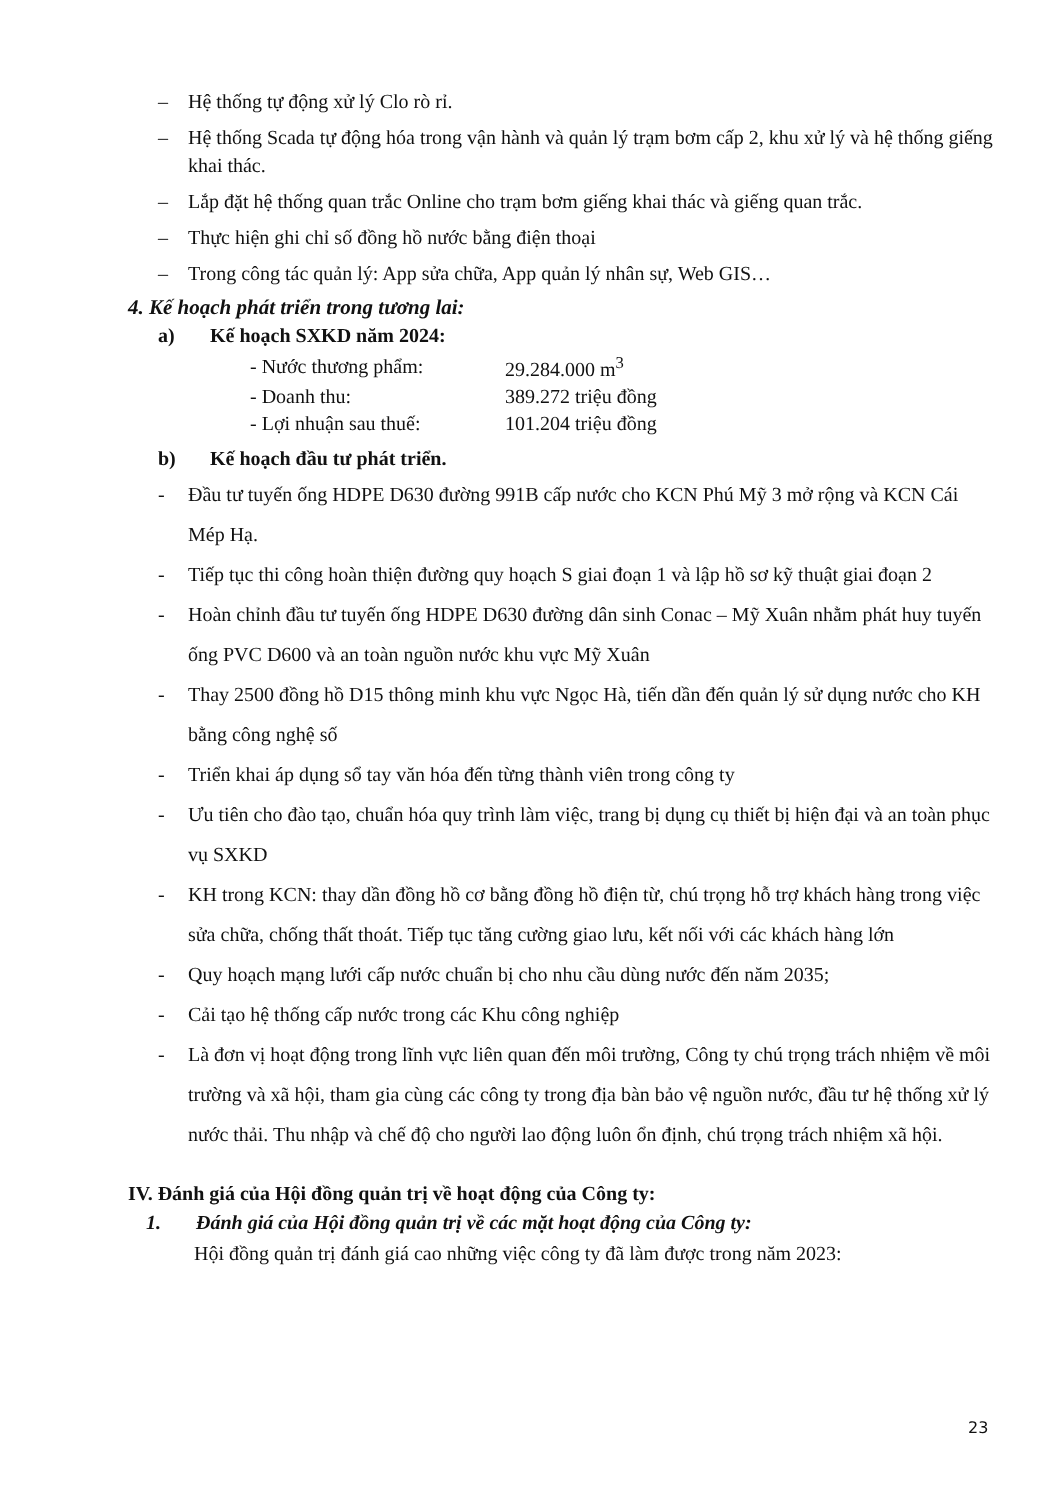– Hệ thống tự động xử lý Clo rò rỉ.
– Hệ thống Scada tự động hóa trong vận hành và quản lý trạm bơm cấp 2, khu xử lý và hệ thống giếng khai thác.
– Lắp đặt hệ thống quan trắc Online cho trạm bơm giếng khai thác và giếng quan trắc.
– Thực hiện ghi chỉ số đồng hồ nước bằng điện thoại
– Trong công tác quản lý: App sửa chữa, App quản lý nhân sự, Web GIS…
4. Kế hoạch phát triển trong tương lai:
a) Kế hoạch SXKD năm 2024:
| - Nước thương phẩm: | 29.284.000 m<sup>3</sup> |
| - Doanh thu: | 389.272 triệu đồng |
| - Lợi nhuận sau thuế: | 101.204 triệu đồng |
b) Kế hoạch đầu tư phát triển.
- Đầu tư tuyến ống HDPE D630 đường 991B cấp nước cho KCN Phú Mỹ 3 mở rộng và KCN Cái Mép Hạ.
- Tiếp tục thi công hoàn thiện đường quy hoạch S giai đoạn 1 và lập hồ sơ kỹ thuật giai đoạn 2
- Hoàn chỉnh đầu tư tuyến ống HDPE D630 đường dân sinh Conac – Mỹ Xuân nhằm phát huy tuyến ống PVC D600 và an toàn nguồn nước khu vực Mỹ Xuân
- Thay 2500 đồng hồ D15 thông minh khu vực Ngọc Hà, tiến dần đến quản lý sử dụng nước cho KH bằng công nghệ số
- Triển khai áp dụng sổ tay văn hóa đến từng thành viên trong công ty
- Ưu tiên cho đào tạo, chuẩn hóa quy trình làm việc, trang bị dụng cụ thiết bị hiện đại và an toàn phục vụ SXKD
- KH trong KCN: thay dần đồng hồ cơ bằng đồng hồ điện từ, chú trọng hỗ trợ khách hàng trong việc sửa chữa, chống thất thoát. Tiếp tục tăng cường giao lưu, kết nối với các khách hàng lớn
- Quy hoạch mạng lưới cấp nước chuẩn bị cho nhu cầu dùng nước đến năm 2035;
- Cải tạo hệ thống cấp nước trong các Khu công nghiệp
- Là đơn vị hoạt động trong lĩnh vực liên quan đến môi trường, Công ty chú trọng trách nhiệm về môi trường và xã hội, tham gia cùng các công ty trong địa bàn bảo vệ nguồn nước, đầu tư hệ thống xử lý nước thải. Thu nhập và chế độ cho người lao động luôn ổn định, chú trọng trách nhiệm xã hội.
IV. Đánh giá của Hội đồng quản trị về hoạt động của Công ty:
1. Đánh giá của Hội đồng quản trị về các mặt hoạt động của Công ty:
Hội đồng quản trị đánh giá cao những việc công ty đã làm được trong năm 2023:
23